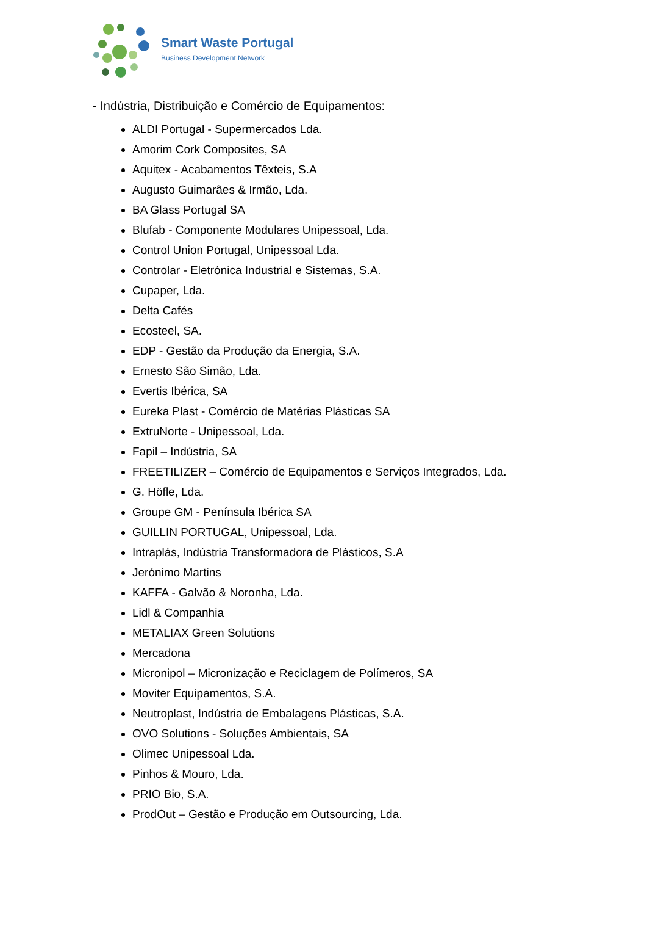Smart Waste Portugal
Business Development Network
- Indústria, Distribuição e Comércio de Equipamentos:
ALDI Portugal - Supermercados Lda.
Amorim Cork Composites, SA
Aquitex - Acabamentos Têxteis, S.A
Augusto Guimarães & Irmão, Lda.
BA Glass Portugal SA
Blufab - Componente Modulares Unipessoal, Lda.
Control Union Portugal, Unipessoal Lda.
Controlar - Eletrónica Industrial e Sistemas, S.A.
Cupaper, Lda.
Delta Cafés
Ecosteel, SA.
EDP - Gestão da Produção da Energia, S.A.
Ernesto São Simão, Lda.
Evertis Ibérica, SA
Eureka Plast - Comércio de Matérias Plásticas SA
ExtruNorte - Unipessoal, Lda.
Fapil – Indústria, SA
FREETILIZER – Comércio de Equipamentos e Serviços Integrados, Lda.
G. Höfle, Lda.
Groupe GM - Península Ibérica SA
GUILLIN PORTUGAL, Unipessoal, Lda.
Intraplás, Indústria Transformadora de Plásticos, S.A
Jerónimo Martins
KAFFA - Galvão & Noronha, Lda.
Lidl & Companhia
METALIAX Green Solutions
Mercadona
Micronipol – Micronização e Reciclagem de Polímeros, SA
Moviter Equipamentos, S.A.
Neutroplast, Indústria de Embalagens Plásticas, S.A.
OVO Solutions - Soluções Ambientais, SA
Olimec Unipessoal Lda.
Pinhos & Mouro, Lda.
PRIO Bio, S.A.
ProdOut – Gestão e Produção em Outsourcing, Lda.